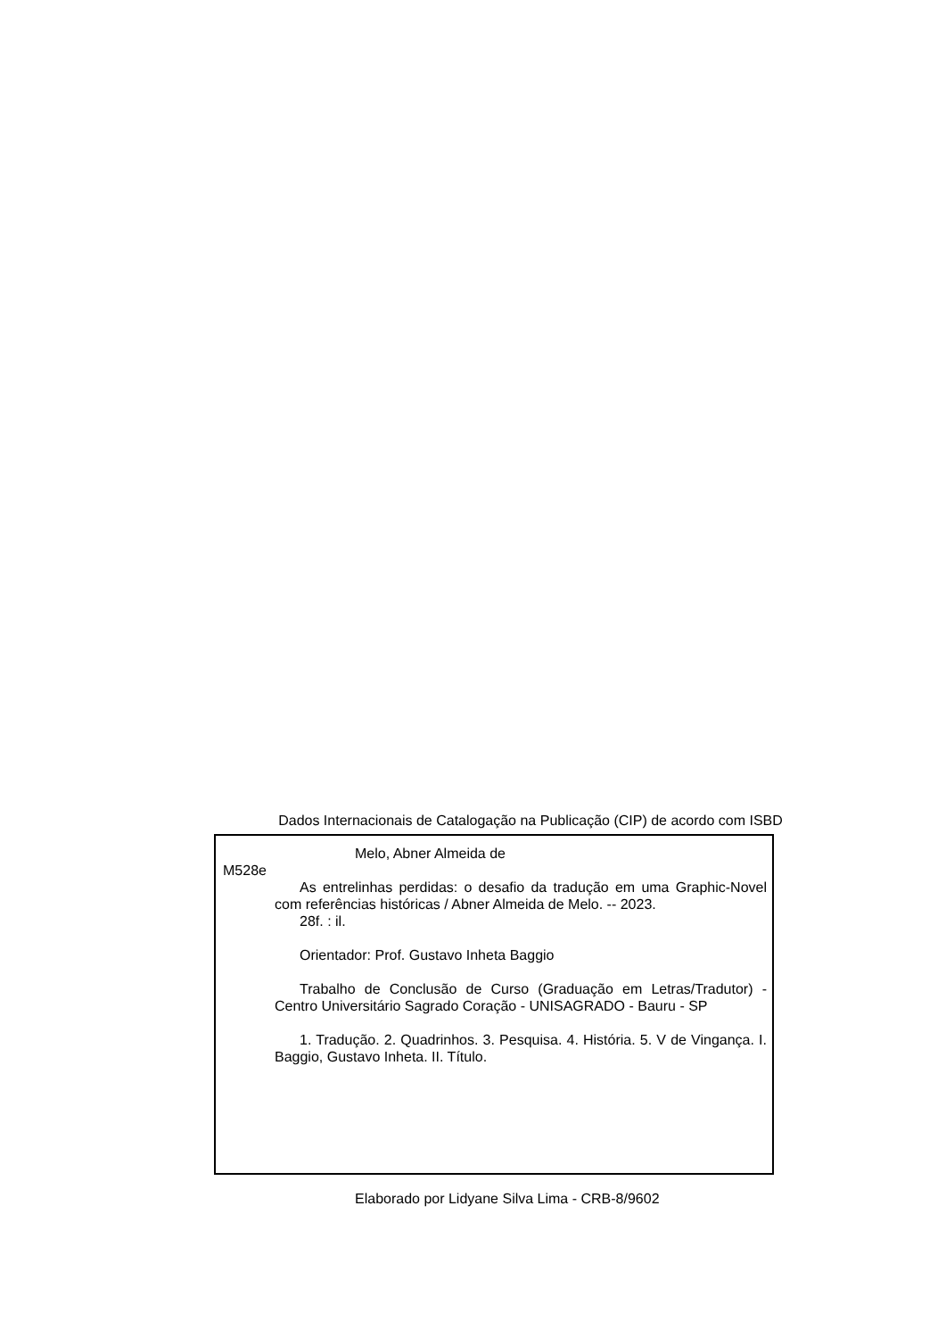Dados Internacionais de Catalogação na Publicação (CIP) de acordo com ISBD
Melo, Abner Almeida de
M528e
As entrelinhas perdidas: o desafio da tradução em uma Graphic-Novel com referências históricas / Abner Almeida de Melo. -- 2023.
28f. : il.
Orientador: Prof. Gustavo Inheta Baggio
Trabalho de Conclusão de Curso (Graduação em Letras/Tradutor) - Centro Universitário Sagrado Coração - UNISAGRADO - Bauru - SP
1. Tradução. 2. Quadrinhos. 3. Pesquisa. 4. História. 5. V de Vingança. I. Baggio, Gustavo Inheta. II. Título.
Elaborado por Lidyane Silva Lima - CRB-8/9602